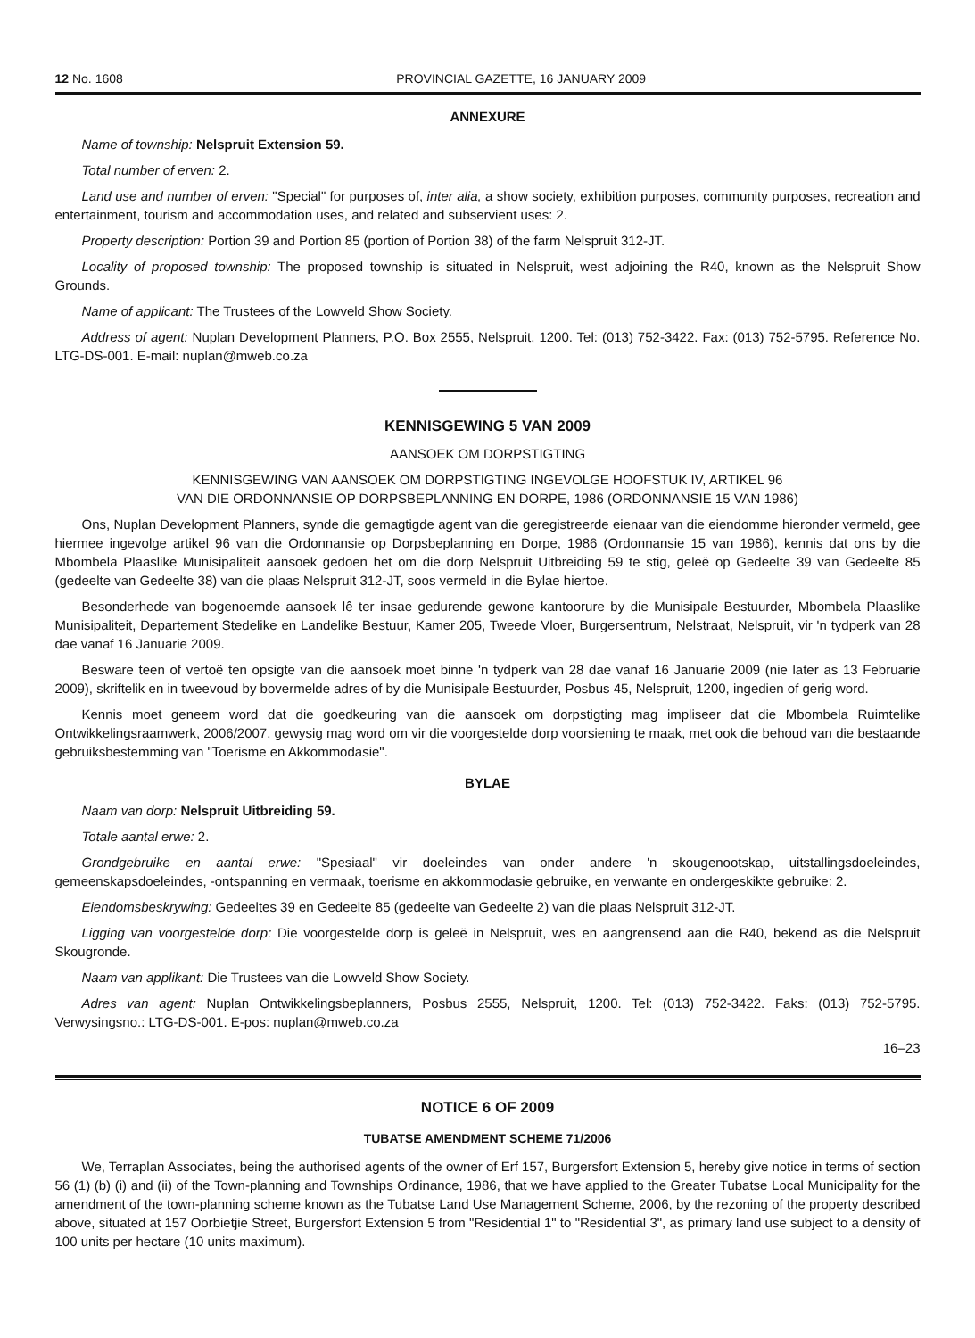12 No. 1608 PROVINCIAL GAZETTE, 16 JANUARY 2009
ANNEXURE
Name of township: Nelspruit Extension 59.
Total number of erven: 2.
Land use and number of erven: "Special" for purposes of, inter alia, a show society, exhibition purposes, community purposes, recreation and entertainment, tourism and accommodation uses, and related and subservient uses: 2.
Property description: Portion 39 and Portion 85 (portion of Portion 38) of the farm Nelspruit 312-JT.
Locality of proposed township: The proposed township is situated in Nelspruit, west adjoining the R40, known as the Nelspruit Show Grounds.
Name of applicant: The Trustees of the Lowveld Show Society.
Address of agent: Nuplan Development Planners, P.O. Box 2555, Nelspruit, 1200. Tel: (013) 752-3422. Fax: (013) 752-5795. Reference No. LTG-DS-001. E-mail: nuplan@mweb.co.za
KENNISGEWING 5 VAN 2009
AANSOEK OM DORPSTIGTING
KENNISGEWING VAN AANSOEK OM DORPSTIGTING INGEVOLGE HOOFSTUK IV, ARTIKEL 96
VAN DIE ORDONNANSIE OP DORPSBEPLANNING EN DORPE, 1986 (ORDONNANSIE 15 VAN 1986)
Ons, Nuplan Development Planners, synde die gemagtigde agent van die geregistreerde eienaar van die eiendomme hieronder vermeld, gee hiermee ingevolge artikel 96 van die Ordonnansie op Dorpsbeplanning en Dorpe, 1986 (Ordonnansie 15 van 1986), kennis dat ons by die Mbombela Plaaslike Munisipaliteit aansoek gedoen het om die dorp Nelspruit Uitbreiding 59 te stig, geleë op Gedeelte 39 van Gedeelte 85 (gedeelte van Gedeelte 38) van die plaas Nelspruit 312-JT, soos vermeld in die Bylae hiertoe.
Besonderhede van bogenoemde aansoek lê ter insae gedurende gewone kantoorure by die Munisipale Bestuurder, Mbombela Plaaslike Munisipaliteit, Departement Stedelike en Landelike Bestuur, Kamer 205, Tweede Vloer, Burgersentrum, Nelstraat, Nelspruit, vir 'n tydperk van 28 dae vanaf 16 Januarie 2009.
Besware teen of vertoë ten opsigte van die aansoek moet binne 'n tydperk van 28 dae vanaf 16 Januarie 2009 (nie later as 13 Februarie 2009), skriftelik en in tweevoud by bovermelde adres of by die Munisipale Bestuurder, Posbus 45, Nelspruit, 1200, ingedien of gerig word.
Kennis moet geneem word dat die goedkeuring van die aansoek om dorpstigting mag impliseer dat die Mbombela Ruimtelike Ontwikkelingsraamwerk, 2006/2007, gewysig mag word om vir die voorgestelde dorp voorsiening te maak, met ook die behoud van die bestaande gebruiksbestemming van "Toerisme en Akkommodasie".
BYLAE
Naam van dorp: Nelspruit Uitbreiding 59.
Totale aantal erwe: 2.
Grondgebruike en aantal erwe: "Spesiaal" vir doeleindes van onder andere 'n skougenootskap, uitstallingsdoeleindes, gemeenskapsdoeleindes, -ontspanning en vermaak, toerisme en akkommodasie gebruike, en verwante en ondergeskikte gebruike: 2.
Eiendomsbeskrywing: Gedeeltes 39 en Gedeelte 85 (gedeelte van Gedeelte 2) van die plaas Nelspruit 312-JT.
Ligging van voorgestelde dorp: Die voorgestelde dorp is geleë in Nelspruit, wes en aangrensend aan die R40, bekend as die Nelspruit Skougronde.
Naam van applikant: Die Trustees van die Lowveld Show Society.
Adres van agent: Nuplan Ontwikkelingsbeplanners, Posbus 2555, Nelspruit, 1200. Tel: (013) 752-3422. Faks: (013) 752-5795. Verwysingsno.: LTG-DS-001. E-pos: nuplan@mweb.co.za
16–23
NOTICE 6 OF 2009
TUBATSE AMENDMENT SCHEME 71/2006
We, Terraplan Associates, being the authorised agents of the owner of Erf 157, Burgersfort Extension 5, hereby give notice in terms of section 56 (1) (b) (i) and (ii) of the Town-planning and Townships Ordinance, 1986, that we have applied to the Greater Tubatse Local Municipality for the amendment of the town-planning scheme known as the Tubatse Land Use Management Scheme, 2006, by the rezoning of the property described above, situated at 157 Oorbietjie Street, Burgersfort Extension 5 from "Residential 1" to "Residential 3", as primary land use subject to a density of 100 units per hectare (10 units maximum).